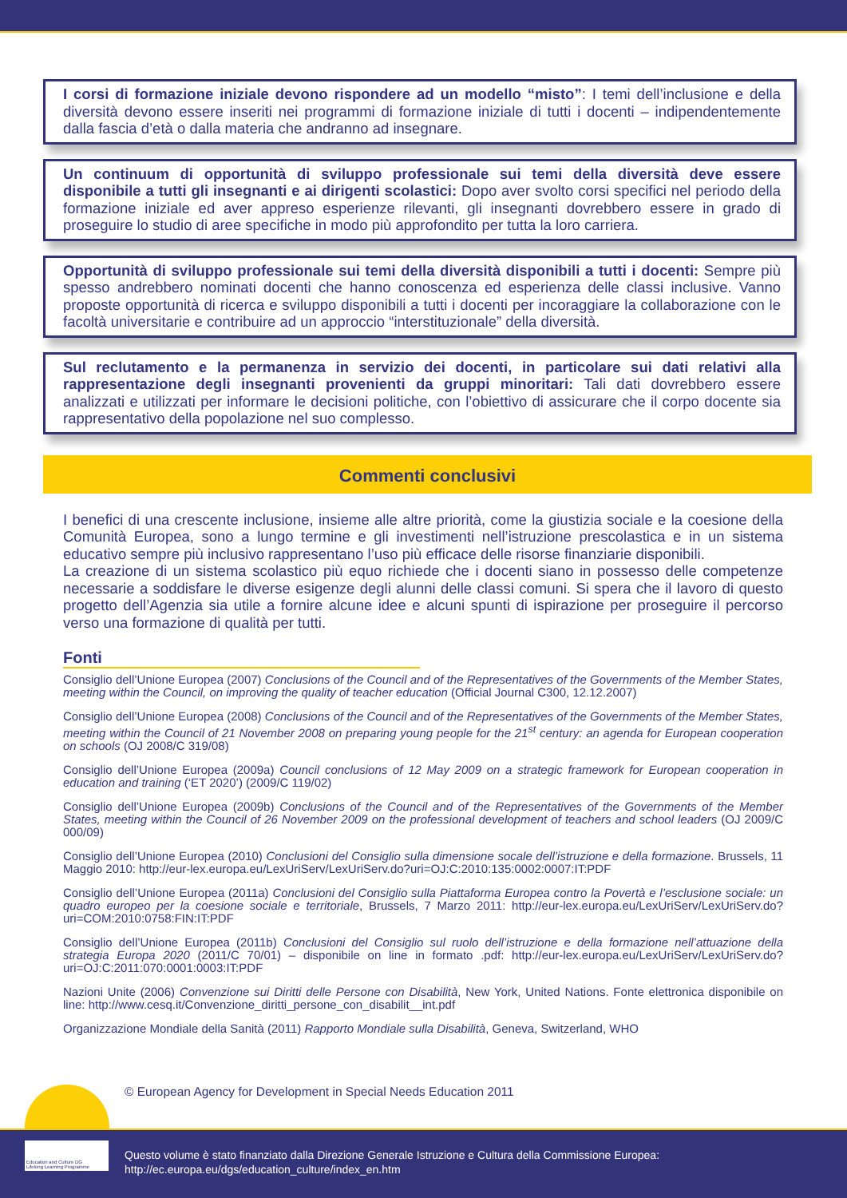I corsi di formazione iniziale devono rispondere ad un modello “misto”: I temi dell’inclusione e della diversità devono essere inseriti nei programmi di formazione iniziale di tutti i docenti – indipendentemente dalla fascia d’età o dalla materia che andranno ad insegnare.
Un continuum di opportunità di sviluppo professionale sui temi della diversità deve essere disponibile a tutti gli insegnanti e ai dirigenti scolastici: Dopo aver svolto corsi specifici nel periodo della formazione iniziale ed aver appreso esperienze rilevanti, gli insegnanti dovrebbero essere in grado di proseguire lo studio di aree specifiche in modo più approfondito per tutta la loro carriera.
Opportunità di sviluppo professionale sui temi della diversità disponibili a tutti i docenti: Sempre più spesso andrebbero nominati docenti che hanno conoscenza ed esperienza delle classi inclusive. Vanno proposte opportunità di ricerca e sviluppo disponibili a tutti i docenti per incoraggiare la collaborazione con le facoltà universitarie e contribuire ad un approccio “interstituzionale” della diversità.
Sul reclutamento e la permanenza in servizio dei docenti, in particolare sui dati relativi alla rappresentazione degli insegnanti provenienti da gruppi minoritari: Tali dati dovrebbero essere analizzati e utilizzati per informare le decisioni politiche, con l’obiettivo di assicurare che il corpo docente sia rappresentativo della popolazione nel suo complesso.
Commenti conclusivi
I benefici di una crescente inclusione, insieme alle altre priorità, come la giustizia sociale e la coesione della Comunità Europea, sono a lungo termine e gli investimenti nell’istruzione prescolastica e in un sistema educativo sempre più inclusivo rappresentano l’uso più efficace delle risorse finanziarie disponibili.
La creazione di un sistema scolastico più equo richiede che i docenti siano in possesso delle competenze necessarie a soddisfare le diverse esigenze degli alunni delle classi comuni. Si spera che il lavoro di questo progetto dell’Agenzia sia utile a fornire alcune idee e alcuni spunti di ispirazione per proseguire il percorso verso una formazione di qualità per tutti.
Fonti
Consiglio dell’Unione Europea (2007) Conclusions of the Council and of the Representatives of the Governments of the Member States, meeting within the Council, on improving the quality of teacher education (Official Journal C300, 12.12.2007)
Consiglio dell’Unione Europea (2008) Conclusions of the Council and of the Representatives of the Governments of the Member States, meeting within the Council of 21 November 2008 on preparing young people for the 21<sup>st</sup> century: an agenda for European cooperation on schools (OJ 2008/C 319/08)
Consiglio dell’Unione Europea (2009a) Council conclusions of 12 May 2009 on a strategic framework for European cooperation in education and training (‘ET 2020’) (2009/C 119/02)
Consiglio dell’Unione Europea (2009b) Conclusions of the Council and of the Representatives of the Governments of the Member States, meeting within the Council of 26 November 2009 on the professional development of teachers and school leaders (OJ 2009/C 000/09)
Consiglio dell’Unione Europea (2010) Conclusioni del Consiglio sulla dimensione socale dell’istruzione e della formazione. Brussels, 11 Maggio 2010: http://eur-lex.europa.eu/LexUriServ/LexUriServ.do?uri=OJ:C:2010:135:0002:0007:IT:PDF
Consiglio dell’Unione Europea (2011a) Conclusioni del Consiglio sulla Piattaforma Europea contro la Povertà e l’esclusione sociale: un quadro europeo per la coesione sociale e territoriale, Brussels, 7 Marzo 2011: http://eur-lex.europa.eu/LexUriServ/LexUriServ.do?uri=COM:2010:0758:FIN:IT:PDF
Consiglio dell’Unione Europea (2011b) Conclusioni del Consiglio sul ruolo dell’istruzione e della formazione nell’attuazione della strategia Europa 2020 (2011/C 70/01) – disponibile on line in formato .pdf: http://eur-lex.europa.eu/LexUriServ/LexUriServ.do?uri=OJ:C:2011:070:0001:0003:IT:PDF
Nazioni Unite (2006) Convenzione sui Diritti delle Persone con Disabilità, New York, United Nations. Fonte elettronica disponibile on line: http://www.cesq.it/Convenzione_diritti_persone_con_disabilit__int.pdf
Organizzazione Mondiale della Sanità (2011) Rapporto Mondiale sulla Disabilità, Geneva, Switzerland, WHO
© European Agency for Development in Special Needs Education 2011
Questo volume è stato finanziato dalla Direzione Generale Istruzione e Cultura della Commissione Europea:
http://ec.europa.eu/dgs/education_culture/index_en.htm
Education and Culture DG
Lifelong Learning Programme